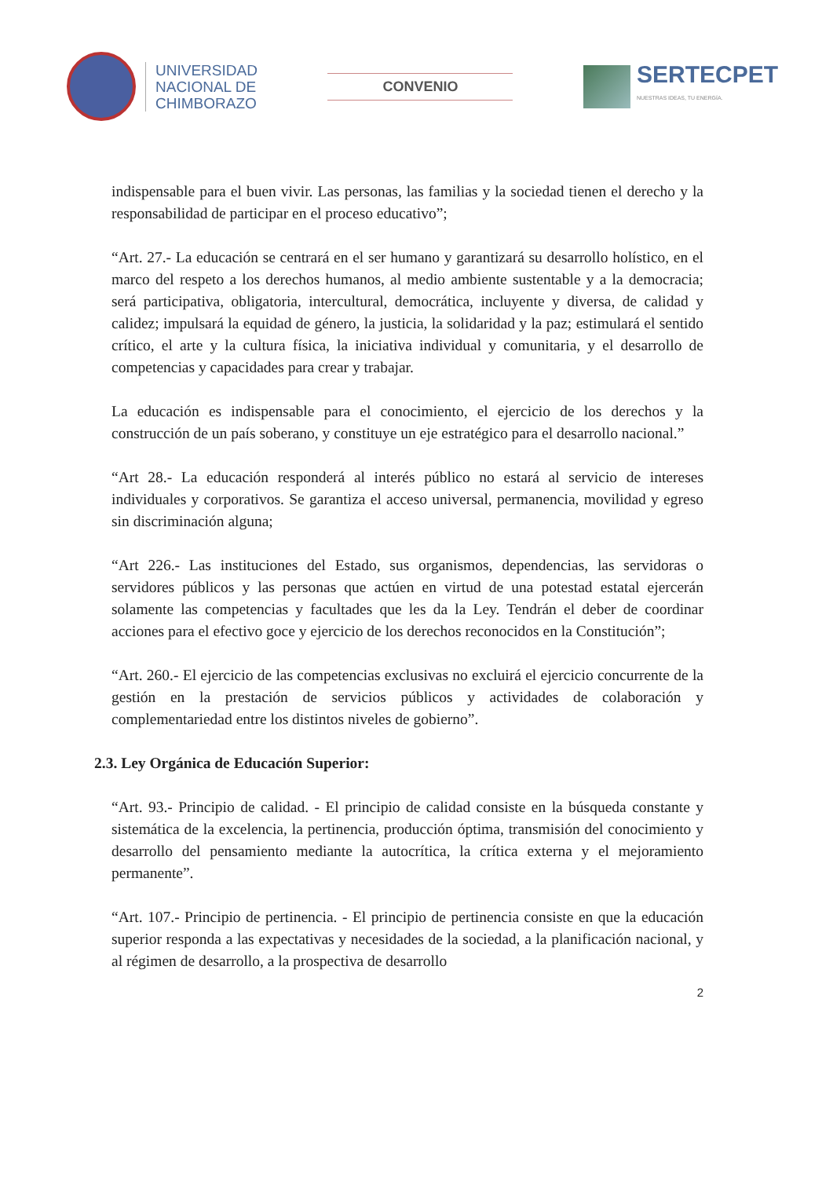UNIVERSIDAD
NACIONAL DE
CHIMBORAZO
CONVENIO
SERTECPET
NUESTRAS IDEAS, TU ENERGÍA.
indispensable para el buen vivir. Las personas, las familias y la sociedad tienen el derecho y la responsabilidad de participar en el proceso educativo”;
“Art. 27.- La educación se centrará en el ser humano y garantizará su desarrollo holístico, en el marco del respeto a los derechos humanos, al medio ambiente sustentable y a la democracia; será participativa, obligatoria, intercultural, democrática, incluyente y diversa, de calidad y calidez; impulsará la equidad de género, la justicia, la solidaridad y la paz; estimulará el sentido crítico, el arte y la cultura física, la iniciativa individual y comunitaria, y el desarrollo de competencias y capacidades para crear y trabajar.
La educación es indispensable para el conocimiento, el ejercicio de los derechos y la construcción de un país soberano, y constituye un eje estratégico para el desarrollo nacional.”
“Art 28.- La educación responderá al interés público no estará al servicio de intereses individuales y corporativos. Se garantiza el acceso universal, permanencia, movilidad y egreso sin discriminación alguna;
“Art 226.- Las instituciones del Estado, sus organismos, dependencias, las servidoras o servidores públicos y las personas que actúen en virtud de una potestad estatal ejercerán solamente las competencias y facultades que les da la Ley. Tendrán el deber de coordinar acciones para el efectivo goce y ejercicio de los derechos reconocidos en la Constitución”;
“Art. 260.- El ejercicio de las competencias exclusivas no excluirá el ejercicio concurrente de la gestión en la prestación de servicios públicos y actividades de colaboración y complementariedad entre los distintos niveles de gobierno”.
2.3. Ley Orgánica de Educación Superior:
“Art. 93.- Principio de calidad. - El principio de calidad consiste en la búsqueda constante y sistemática de la excelencia, la pertinencia, producción óptima, transmisión del conocimiento y desarrollo del pensamiento mediante la autocrítica, la crítica externa y el mejoramiento permanente”.
“Art. 107.- Principio de pertinencia. - El principio de pertinencia consiste en que la educación superior responda a las expectativas y necesidades de la sociedad, a la planificación nacional, y al régimen de desarrollo, a la prospectiva de desarrollo
2